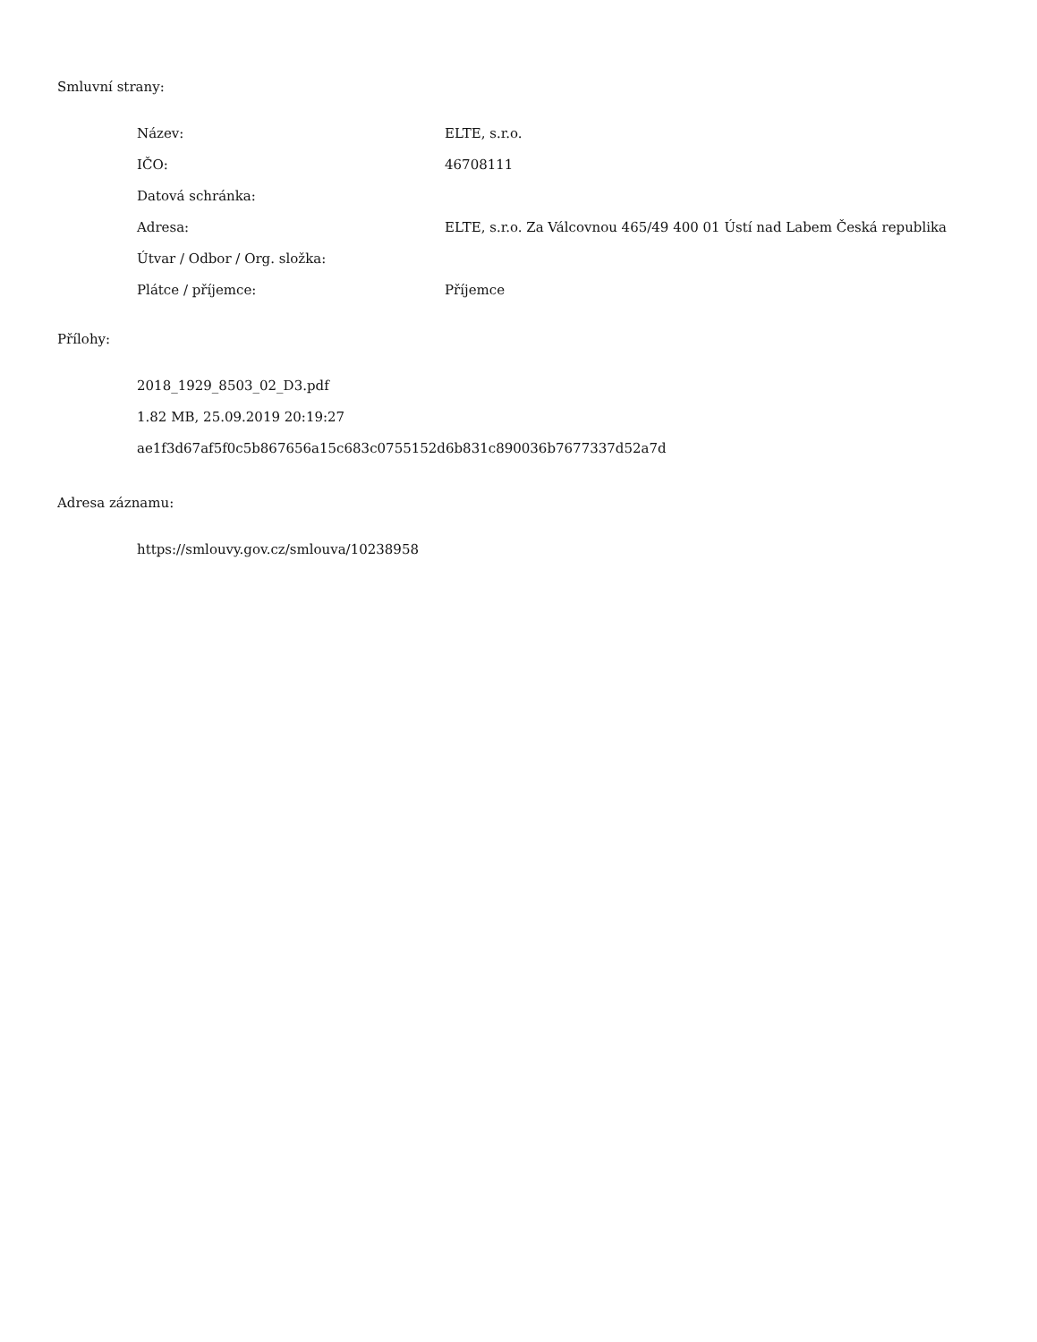Smluvní strany:
| Název: | ELTE, s.r.o. |
| IČO: | 46708111 |
| Datová schránka: | |
| Adresa: | ELTE, s.r.o. Za Válcovnou 465/49 400 01 Ústí nad Labem Česká republika |
| Útvar / Odbor / Org. složka: | |
| Plátce / příjemce: | Příjemce |
Přílohy:
2018_1929_8503_02_D3.pdf
1.82 MB, 25.09.2019 20:19:27
ae1f3d67af5f0c5b867656a15c683c0755152d6b831c890036b7677337d52a7d
Adresa záznamu:
https://smlouvy.gov.cz/smlouva/10238958